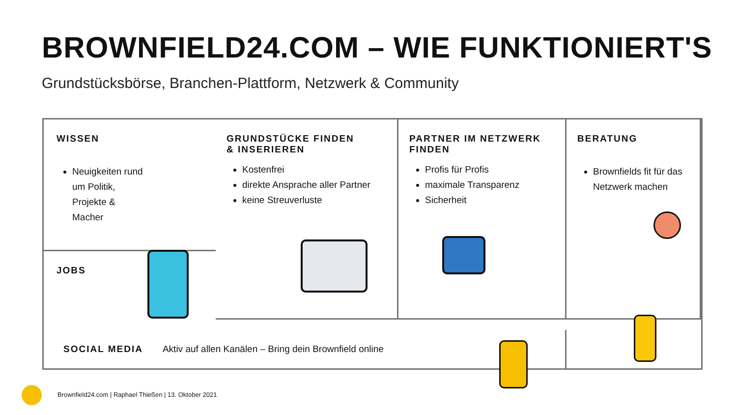BROWNFIELD24.COM – WIE FUNKTIONIERT'S
Grundstücksbörse, Branchen-Plattform, Netzwerk & Community
GRUNDSTÜCKE FINDEN
& INSERIEREN
Kostenfrei
direkte Ansprache aller Partner
keine Streuverluste
PARTNER IM NETZWERK FINDEN
Profis für Profis
maximale Transparenz
Sicherheit
BERATUNG
Brownfields fit für das Netzwerk machen
WISSEN
Neuigkeiten rund um Politik, Projekte & Macher
JOBS
SOCIAL MEDIA
Aktiv auf allen Kanälen – Bring dein Brownfield online
Brownfield24.com | Raphael Thießen | 13. Oktober 2021